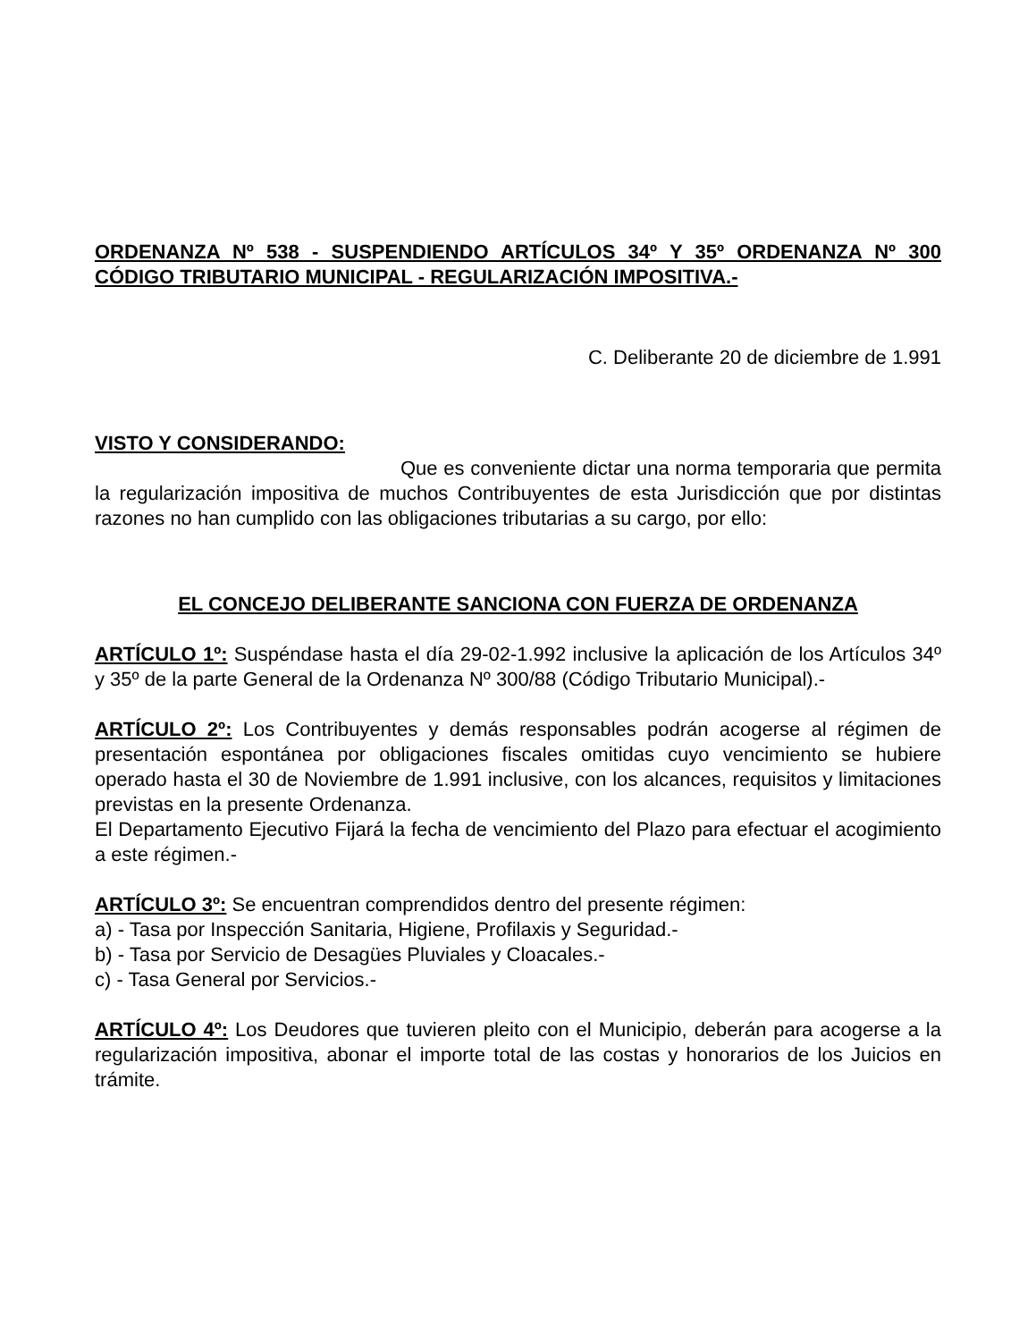ORDENANZA Nº 538 - SUSPENDIENDO ARTÍCULOS 34º Y 35º ORDENANZA Nº 300 CÓDIGO TRIBUTARIO MUNICIPAL - REGULARIZACIÓN IMPOSITIVA.-
C. Deliberante 20 de diciembre de 1.991
VISTO Y CONSIDERANDO:
Que es conveniente dictar una norma temporaria que permita la regularización impositiva de muchos Contribuyentes de esta Jurisdicción que por distintas razones no han cumplido con las obligaciones tributarias a su cargo, por ello:
EL CONCEJO DELIBERANTE SANCIONA CON FUERZA DE ORDENANZA
ARTÍCULO 1º: Suspéndase hasta el día 29-02-1.992 inclusive la aplicación de los Artículos 34º y 35º de la parte General de la Ordenanza Nº 300/88 (Código Tributario Municipal).-
ARTÍCULO 2º: Los Contribuyentes y demás responsables podrán acogerse al régimen de presentación espontánea por obligaciones fiscales omitidas cuyo vencimiento se hubiere operado hasta el 30 de Noviembre de 1.991 inclusive, con los alcances, requisitos y limitaciones previstas en la presente Ordenanza.
El Departamento Ejecutivo Fijará la fecha de vencimiento del Plazo para efectuar el acogimiento a este régimen.-
ARTÍCULO 3º: Se encuentran comprendidos dentro del presente régimen:
a) - Tasa por Inspección Sanitaria, Higiene, Profilaxis y Seguridad.-
b) - Tasa por Servicio de Desagües Pluviales y Cloacales.-
c) - Tasa General por Servicios.-
ARTÍCULO 4º: Los Deudores que tuvieren pleito con el Municipio, deberán para acogerse a la regularización impositiva, abonar el importe total de las costas y honorarios de los Juicios en trámite.